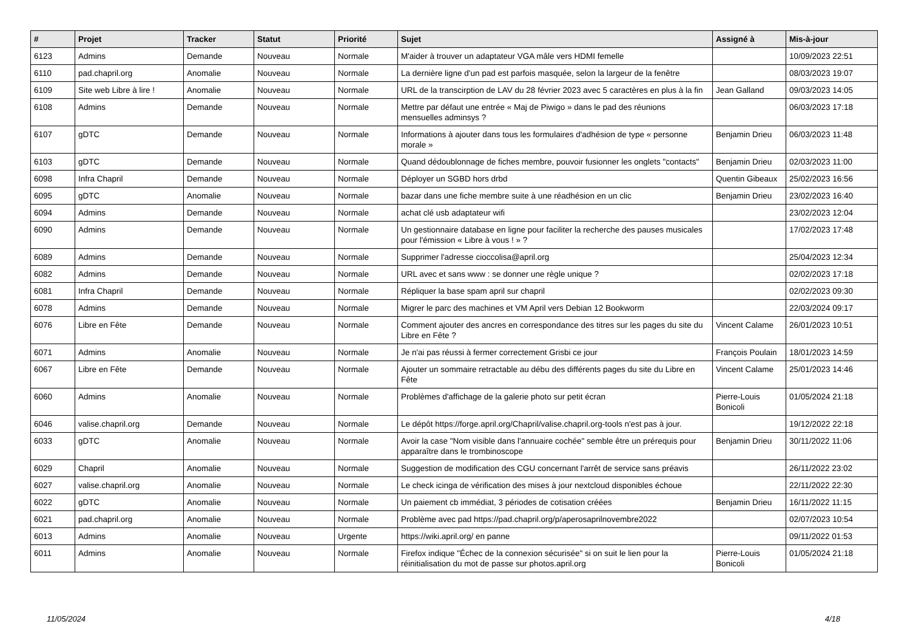| # | Projet | Tracker | Statut | Priorité | Sujet | Assigné à | Mis-à-jour |
| --- | --- | --- | --- | --- | --- | --- | --- |
| 6123 | Admins | Demande | Nouveau | Normale | M'aider à trouver un adaptateur VGA mâle vers HDMI femelle | | 10/09/2023 22:51 |
| 6110 | pad.chapril.org | Anomalie | Nouveau | Normale | La dernière ligne d'un pad est parfois masquée, selon la largeur de la fenêtre | | 08/03/2023 19:07 |
| 6109 | Site web Libre à lire ! | Anomalie | Nouveau | Normale | URL de la transcirption de LAV du 28 février 2023 avec 5 caractères en plus à la fin | Jean Galland | 09/03/2023 14:05 |
| 6108 | Admins | Demande | Nouveau | Normale | Mettre par défaut une entrée « Maj de Piwigo » dans le pad des réunions mensuelles adminsys ? | | 06/03/2023 17:18 |
| 6107 | gDTC | Demande | Nouveau | Normale | Informations à ajouter dans tous les formulaires d'adhésion de type « personne morale » | Benjamin Drieu | 06/03/2023 11:48 |
| 6103 | gDTC | Demande | Nouveau | Normale | Quand dédoublonnage de fiches membre, pouvoir fusionner les onglets "contacts" | Benjamin Drieu | 02/03/2023 11:00 |
| 6098 | Infra Chapril | Demande | Nouveau | Normale | Déployer un SGBD hors drbd | Quentin Gibeaux | 25/02/2023 16:56 |
| 6095 | gDTC | Anomalie | Nouveau | Normale | bazar dans une fiche membre suite à une réadhésion en un clic | Benjamin Drieu | 23/02/2023 16:40 |
| 6094 | Admins | Demande | Nouveau | Normale | achat clé usb adaptateur wifi | | 23/02/2023 12:04 |
| 6090 | Admins | Demande | Nouveau | Normale | Un gestionnaire database en ligne pour faciliter la recherche des pauses musicales pour l'émission « Libre à vous ! » ? | | 17/02/2023 17:48 |
| 6089 | Admins | Demande | Nouveau | Normale | Supprimer l'adresse cioccolisa@april.org | | 25/04/2023 12:34 |
| 6082 | Admins | Demande | Nouveau | Normale | URL avec et sans www : se donner une règle unique ? | | 02/02/2023 17:18 |
| 6081 | Infra Chapril | Demande | Nouveau | Normale | Répliquer la base spam april sur chapril | | 02/02/2023 09:30 |
| 6078 | Admins | Demande | Nouveau | Normale | Migrer le parc des machines et VM April vers Debian 12 Bookworm | | 22/03/2024 09:17 |
| 6076 | Libre en Fête | Demande | Nouveau | Normale | Comment ajouter des ancres en correspondance des titres sur les pages du site du Libre en Fête ? | Vincent Calame | 26/01/2023 10:51 |
| 6071 | Admins | Anomalie | Nouveau | Normale | Je n'ai pas réussi à fermer correctement Grisbi ce jour | François Poulain | 18/01/2023 14:59 |
| 6067 | Libre en Fête | Demande | Nouveau | Normale | Ajouter un sommaire retractable au débu des différents pages du site du Libre en Fête | Vincent Calame | 25/01/2023 14:46 |
| 6060 | Admins | Anomalie | Nouveau | Normale | Problèmes d'affichage de la galerie photo sur petit écran | Pierre-Louis Bonicoli | 01/05/2024 21:18 |
| 6046 | valise.chapril.org | Demande | Nouveau | Normale | Le dépôt https://forge.april.org/Chapril/valise.chapril.org-tools n'est pas à jour. | | 19/12/2022 22:18 |
| 6033 | gDTC | Anomalie | Nouveau | Normale | Avoir la case "Nom visible dans l'annuaire cochée" semble être un prérequis pour apparaître dans le trombinoscope | Benjamin Drieu | 30/11/2022 11:06 |
| 6029 | Chapril | Anomalie | Nouveau | Normale | Suggestion de modification des CGU concernant l'arrêt de service sans préavis | | 26/11/2022 23:02 |
| 6027 | valise.chapril.org | Anomalie | Nouveau | Normale | Le check icinga de vérification des mises à jour nextcloud disponibles échoue | | 22/11/2022 22:30 |
| 6022 | gDTC | Anomalie | Nouveau | Normale | Un paiement cb immédiat, 3 périodes de cotisation créées | Benjamin Drieu | 16/11/2022 11:15 |
| 6021 | pad.chapril.org | Anomalie | Nouveau | Normale | Problème avec pad https://pad.chapril.org/p/aperosaprilnovembre2022 | | 02/07/2023 10:54 |
| 6013 | Admins | Anomalie | Nouveau | Urgente | https://wiki.april.org/ en panne | | 09/11/2022 01:53 |
| 6011 | Admins | Anomalie | Nouveau | Normale | Firefox indique "Échec de la connexion sécurisée" si on suit le lien pour la réinitialisation du mot de passe sur photos.april.org | Pierre-Louis Bonicoli | 01/05/2024 21:18 |
11/05/2024 4/18